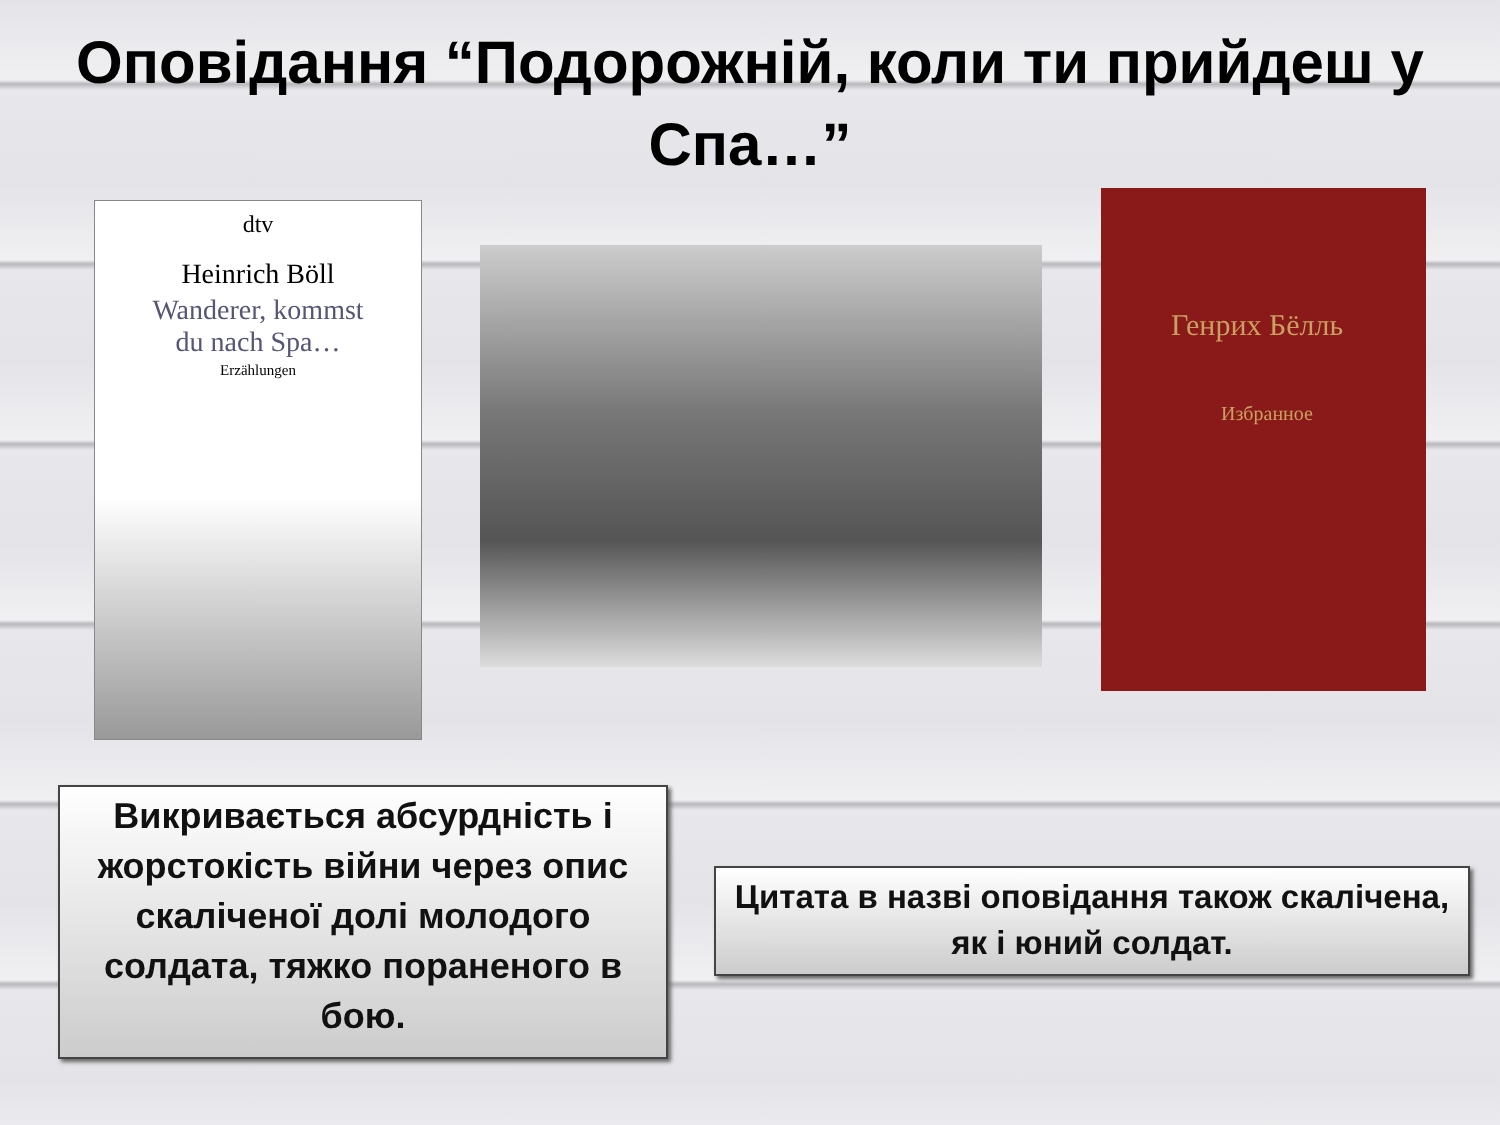Оповідання “Подорожній, коли ти прийдеш у Спа…”
dtv
Heinrich Böll
Wanderer, kommst
du nach Spa…
Erzählungen
Генрих Бёлль
Избранное
Викривається абсурдність і жорстокість війни через опис скаліченої долі молодого солдата, тяжко пораненого в бою.
Цитата в назві оповідання також скалічена, як і юний солдат.